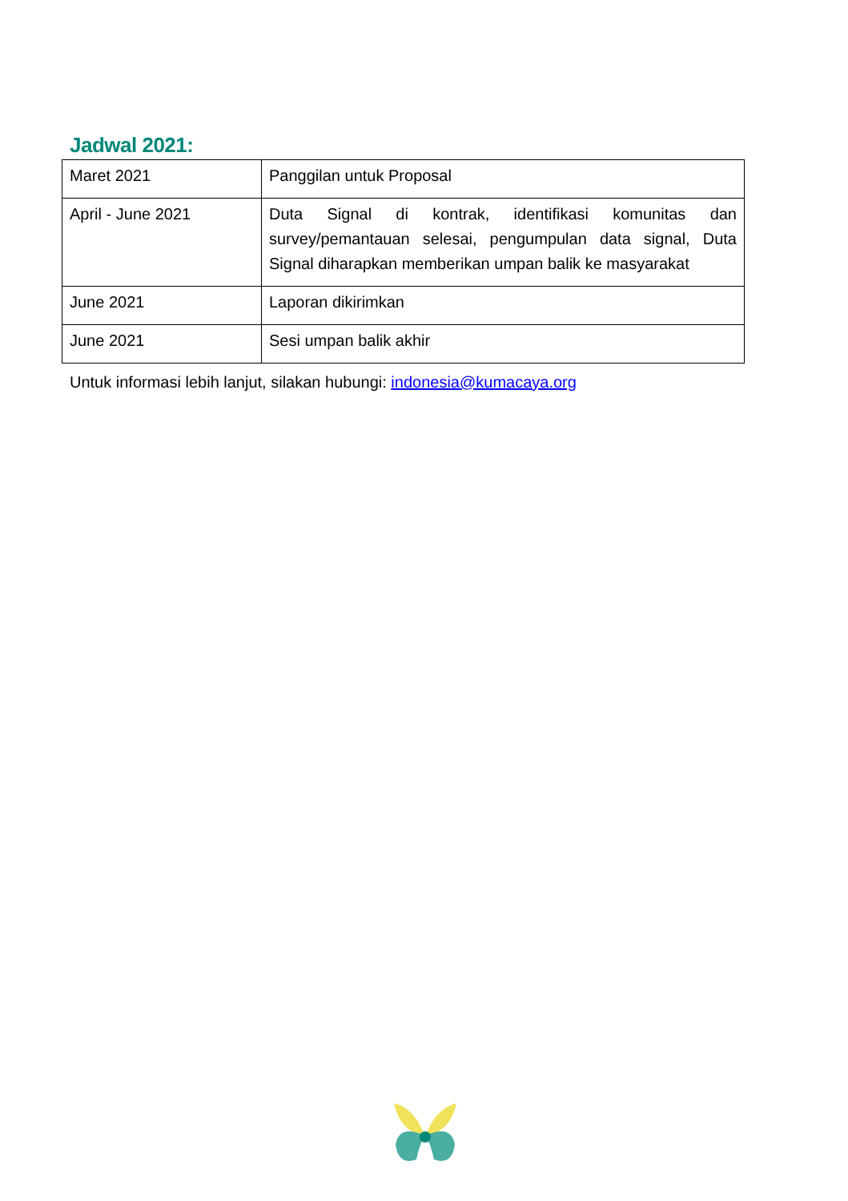Jadwal 2021:
| Maret 2021 | Panggilan untuk Proposal |
| April - June 2021 | Duta Signal di kontrak, identifikasi komunitas dan survey/pemantauan selesai, pengumpulan data signal, Duta Signal diharapkan memberikan umpan balik ke masyarakat |
| June 2021 | Laporan dikirimkan |
| June 2021 | Sesi umpan balik akhir |
Untuk informasi lebih lanjut, silakan hubungi: indonesia@kumacaya.org